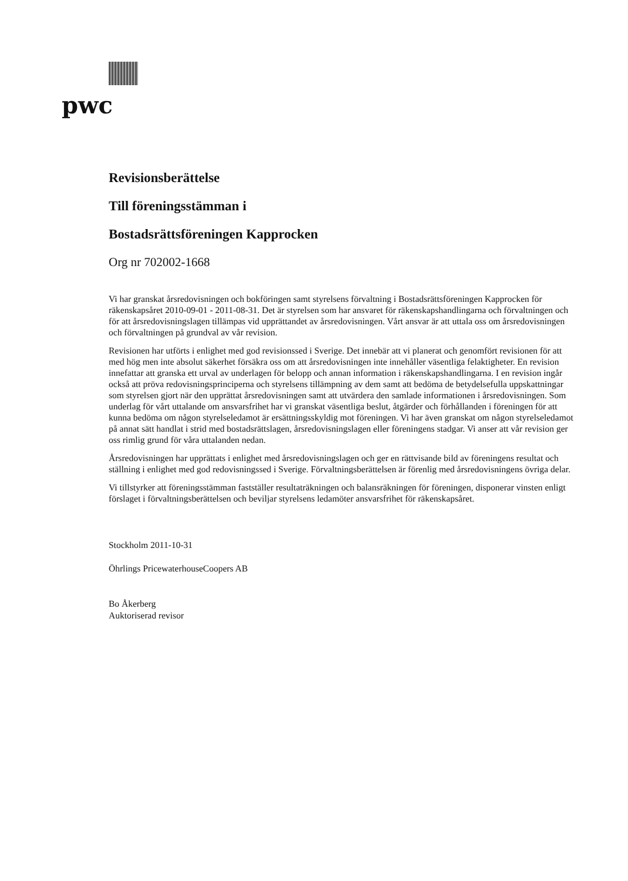pwc
Revisionsberättelse
Till föreningsstämman i
Bostadsrättsföreningen Kapprocken
Org nr 702002-1668
Vi har granskat årsredovisningen och bokföringen samt styrelsens förvaltning i Bostadsrättsföreningen Kapprocken för räkenskapsåret 2010-09-01 - 2011-08-31. Det är styrelsen som har ansvaret för räkenskapshandlingarna och förvaltningen och för att årsredovisningslagen tillämpas vid upprättandet av årsredovisningen. Vårt ansvar är att uttala oss om årsredovisningen och förvaltningen på grundval av vår revision.
Revisionen har utförts i enlighet med god revisionssed i Sverige. Det innebär att vi planerat och genomfört revisionen för att med hög men inte absolut säkerhet försäkra oss om att årsredovisningen inte innehåller väsentliga felaktigheter. En revision innefattar att granska ett urval av underlagen för belopp och annan information i räkenskapshandlingarna. I en revision ingår också att pröva redovisningsprinciperna och styrelsens tillämpning av dem samt att bedöma de betydelsefulla uppskattningar som styrelsen gjort när den upprättat årsredovisningen samt att utvärdera den samlade informationen i årsredovisningen. Som underlag för vårt uttalande om ansvarsfrihet har vi granskat väsentliga beslut, åtgärder och förhållanden i föreningen för att kunna bedöma om någon styrelseledamot är ersättningsskyldig mot föreningen. Vi har även granskat om någon styrelseledamot på annat sätt handlat i strid med bostadsrättslagen, årsredovisningslagen eller föreningens stadgar. Vi anser att vår revision ger oss rimlig grund för våra uttalanden nedan.
Årsredovisningen har upprättats i enlighet med årsredovisningslagen och ger en rättvisande bild av föreningens resultat och ställning i enlighet med god redovisningssed i Sverige. Förvaltningsberättelsen är förenlig med årsredovisningens övriga delar.
Vi tillstyrker att föreningsstämman fastställer resultaträkningen och balansräkningen för föreningen, disponerar vinsten enligt förslaget i förvaltningsberättelsen och beviljar styrelsens ledamöter ansvarsfrihet för räkenskapsåret.
Stockholm 2011-10-31
Öhrlings PricewaterhouseCoopers AB
Bo Åkerberg
Auktoriserad revisor